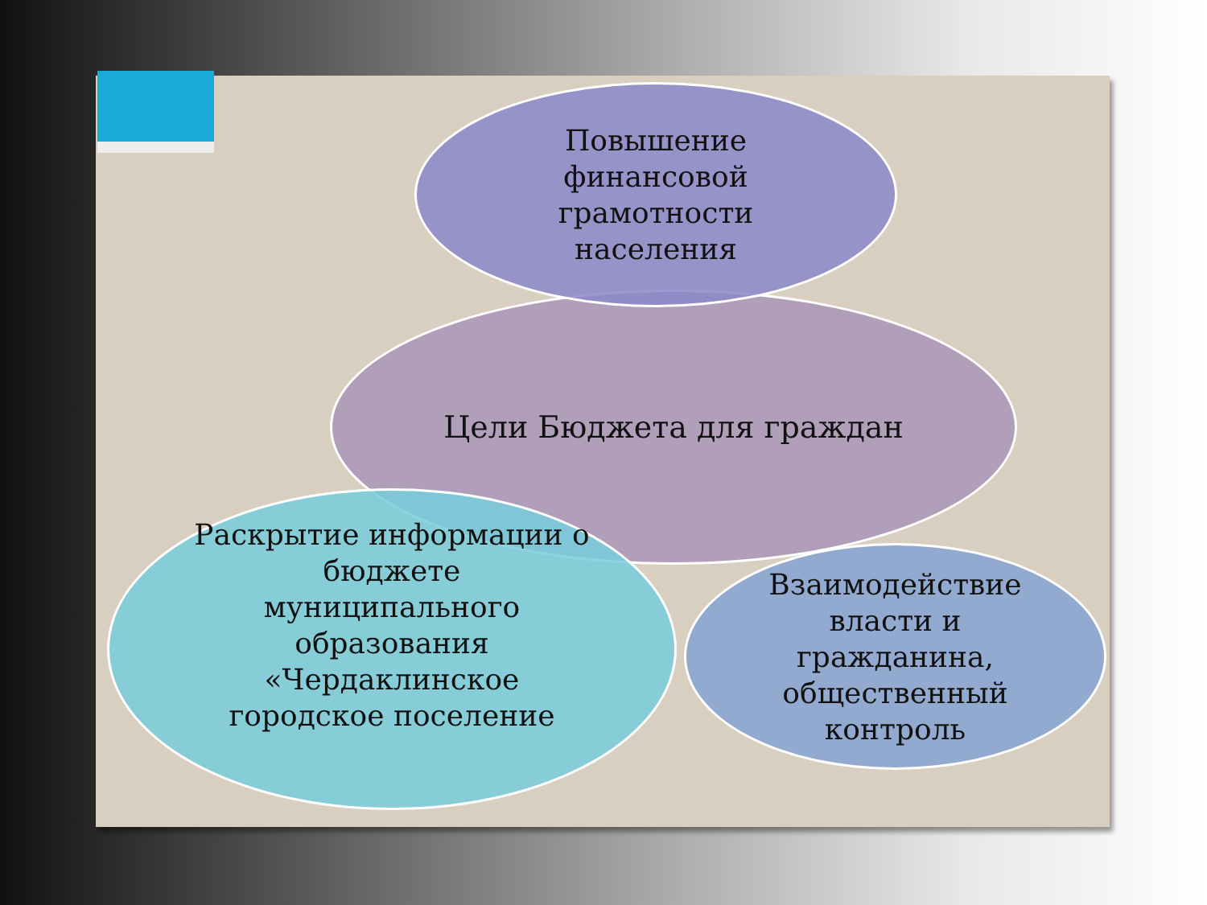Цели Бюджета для граждан
Повышение
финансовой
грамотности
населения
Раскрытие информации о
бюджете
муниципального
образования
«Чердаклинское
городское поселение
Взаимодействие
власти и
гражданина,
общественный
контроль